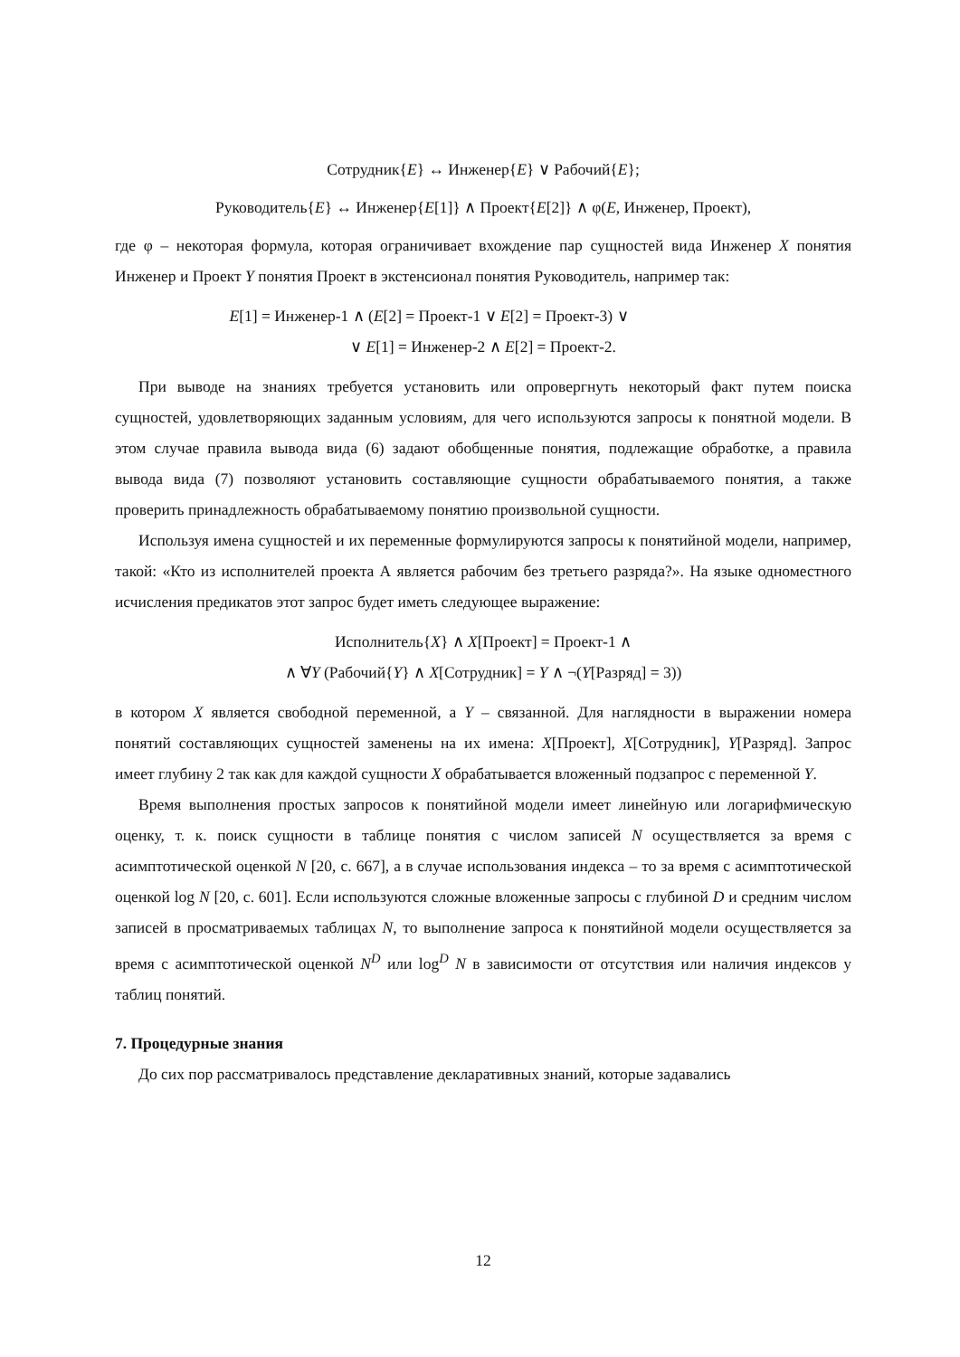Сотрудник{E} ↔ Инженер{E} ∨ Рабочий{E};
Руководитель{E} ↔ Инженер{E[1]} ∧ Проект{E[2]} ∧ φ(E, Инженер, Проект),
где φ – некоторая формула, которая ограничивает вхождение пар сущностей вида Инженер X понятия Инженер и Проект Y понятия Проект в экстенсионал понятия Руководитель, например так:
E[1] = Инженер-1 ∧ (E[2] = Проект-1 ∨ E[2] = Проект-3) ∨
∨ E[1] = Инженер-2 ∧ E[2] = Проект-2.
При выводе на знаниях требуется установить или опровергнуть некоторый факт путем поиска сущностей, удовлетворяющих заданным условиям, для чего используются запросы к понятной модели. В этом случае правила вывода вида (6) задают обобщенные понятия, подлежащие обработке, а правила вывода вида (7) позволяют установить составляющие сущности обрабатываемого понятия, а также проверить принадлежность обрабатываемому понятию произвольной сущности.
Используя имена сущностей и их переменные формулируются запросы к понятийной модели, например, такой: «Кто из исполнителей проекта А является рабочим без третьего разряда?». На языке одноместного исчисления предикатов этот запрос будет иметь следующее выражение:
Исполнитель{X} ∧ X[Проект] = Проект-1 ∧
∧ ∀Y (Рабочий{Y} ∧ X[Сотрудник] = Y ∧ ¬(Y[Разряд] = 3))
в котором X является свободной переменной, а Y – связанной. Для наглядности в выражении номера понятий составляющих сущностей заменены на их имена: X[Проект], X[Сотрудник], Y[Разряд]. Запрос имеет глубину 2 так как для каждой сущности X обрабатывается вложенный подзапрос с переменной Y.
Время выполнения простых запросов к понятийной модели имеет линейную или логарифмическую оценку, т. к. поиск сущности в таблице понятия с числом записей N осуществляется за время с асимптотической оценкой N [20, с. 667], а в случае использования индекса – то за время с асимптотической оценкой log N [20, с. 601]. Если используются сложные вложенные запросы с глубиной D и средним числом записей в просматриваемых таблицах N, то выполнение запроса к понятийной модели осуществляется за время с асимптотической оценкой N<sup>D</sup> или log<sup>D</sup> N в зависимости от отсутствия или наличия индексов у таблиц понятий.
7. Процедурные знания
До сих пор рассматривалось представление декларативных знаний, которые задавались
12